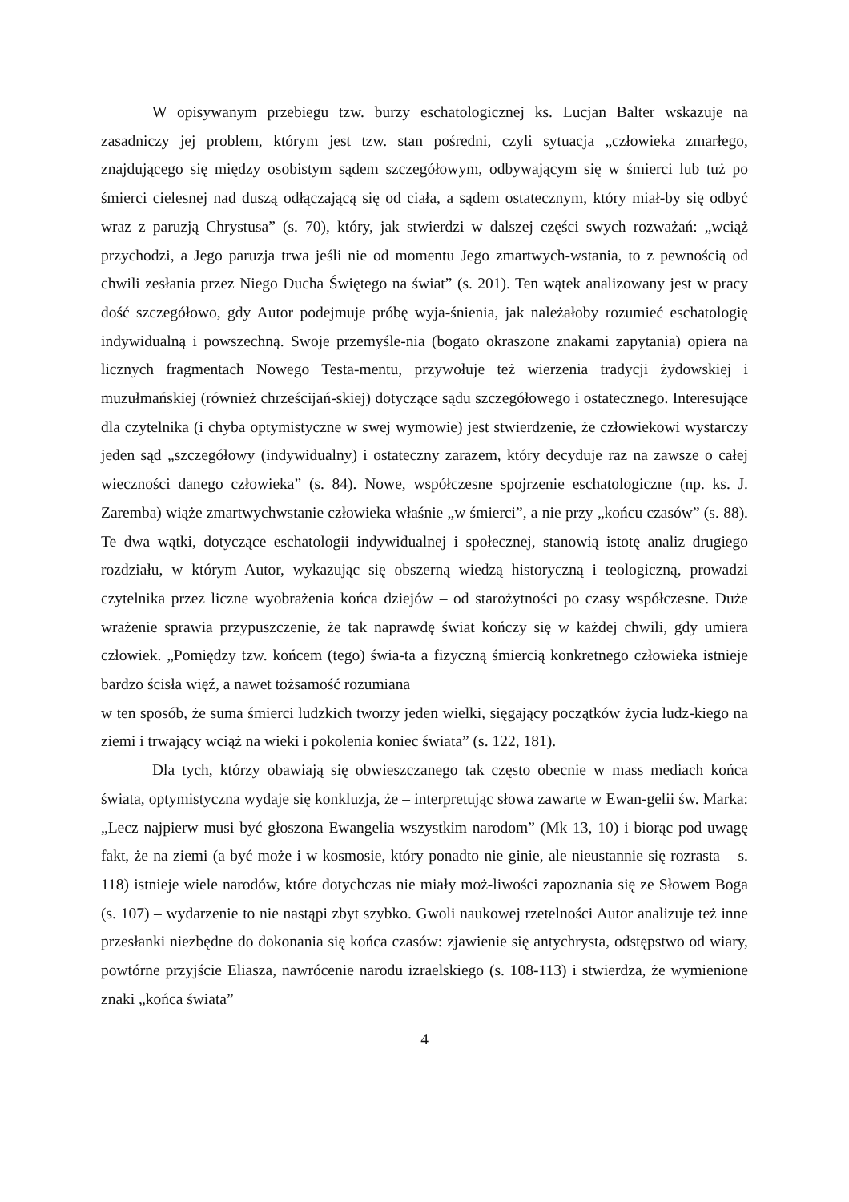W opisywanym przebiegu tzw. burzy eschatologicznej ks. Lucjan Balter wskazuje na zasadniczy jej problem, którym jest tzw. stan pośredni, czyli sytuacja „człowieka zmarłego, znajdującego się między osobistym sądem szczegółowym, odbywającym się w śmierci lub tuż po śmierci cielesnej nad duszą odłączającą się od ciała, a sądem ostatecznym, który miał-by się odbyć wraz z paruzją Chrystusa” (s. 70), który, jak stwierdzi w dalszej części swych rozważań: „wciąż przychodzi, a Jego paruzja trwa jeśli nie od momentu Jego zmartwych-wstania, to z pewnością od chwili zesłania przez Niego Ducha Świętego na świat” (s. 201). Ten wątek analizowany jest w pracy dość szczegółowo, gdy Autor podejmuje próbę wyja-śnienia, jak należałoby rozumieć eschatologię indywidualną i powszechną. Swoje przemyśle-nia (bogato okraszone znakami zapytania) opiera na licznych fragmentach Nowego Testa-mentu, przywołuje też wierzenia tradycji żydowskiej i muzułmańskiej (również chrześcijań-skiej) dotyczące sądu szczegółowego i ostatecznego. Interesujące dla czytelnika (i chyba optymistyczne w swej wymowie) jest stwierdzenie, że człowiekowi wystarczy jeden sąd „szczegółowy (indywidualny) i ostateczny zarazem, który decyduje raz na zawsze o całej wieczności danego człowieka” (s. 84). Nowe, współczesne spojrzenie eschatologiczne (np. ks. J. Zaremba) wiąże zmartwychwstanie człowieka właśnie „w śmierci”, a nie przy „końcu czasów” (s. 88). Te dwa wątki, dotyczące eschatologii indywidualnej i społecznej, stanowią istotę analiz drugiego rozdziału, w którym Autor, wykazując się obszerną wiedzą historyczną i teologiczną, prowadzi czytelnika przez liczne wyobrażenia końca dziejów – od starożytności po czasy współczesne. Duże wrażenie sprawia przypuszczenie, że tak naprawdę świat kończy się w każdej chwili, gdy umiera człowiek. „Pomiędzy tzw. końcem (tego) świa-ta a fizyczną śmiercią konkretnego człowieka istnieje bardzo ścisła więź, a nawet tożsamość rozumiana
w ten sposób, że suma śmierci ludzkich tworzy jeden wielki, sięgający początków życia ludz-kiego na ziemi i trwający wciąż na wieki i pokolenia koniec świata” (s. 122, 181).
Dla tych, którzy obawiają się obwieszczanego tak często obecnie w mass mediach końca świata, optymistyczna wydaje się konkluzja, że – interpretując słowa zawarte w Ewan-gelii św. Marka: „Lecz najpierw musi być głoszona Ewangelia wszystkim narodom” (Mk 13, 10) i biorąc pod uwagę fakt, że na ziemi (a być może i w kosmosie, który ponadto nie ginie, ale nieustannie się rozrasta – s. 118) istnieje wiele narodów, które dotychczas nie miały moż-liwości zapoznania się ze Słowem Boga (s. 107) – wydarzenie to nie nastąpi zbyt szybko. Gwoli naukowej rzetelności Autor analizuje też inne przesłanki niezbędne do dokonania się końca czasów: zjawienie się antychrysta, odstępstwo od wiary, powtórne przyjście Eliasza, nawrócenie narodu izraelskiego (s. 108-113) i stwierdza, że wymienione znaki „końca świata”
4